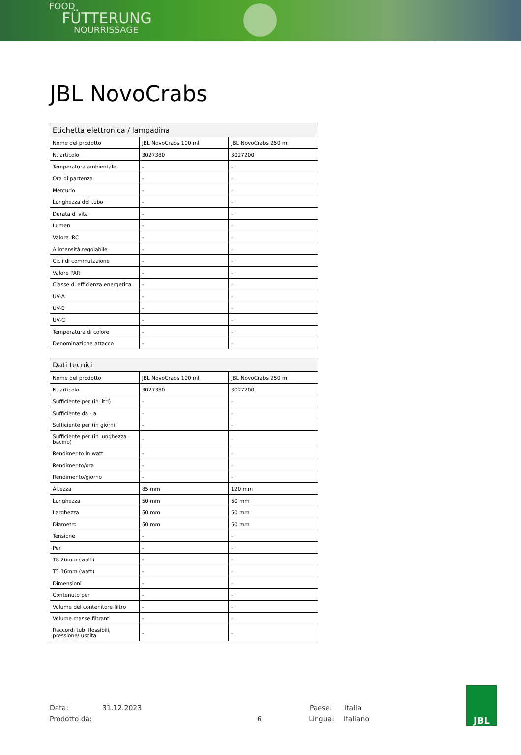FOOD
FÜTTERUNG
NOURRISSAGE
JBL NovoCrabs
| Etichetta elettronica / lampadina | | |
| --- | --- | --- |
| Nome del prodotto | JBL NovoCrabs 100 ml | JBL NovoCrabs 250 ml |
| N. articolo | 3027380 | 3027200 |
| Temperatura ambientale | - | - |
| Ora di partenza | - | - |
| Mercurio | - | - |
| Lunghezza del tubo | - | - |
| Durata di vita | - | - |
| Lumen | - | - |
| Valore IRC | - | - |
| A intensità regolabile | - | - |
| Cicli di commutazione | - | - |
| Valore PAR | - | - |
| Classe di efficienza energetica | - | - |
| UV-A | - | - |
| UV-B | - | - |
| UV-C | - | - |
| Temperatura di colore | - | - |
| Denominazione attacco | - | - |
| Dati tecnici | | |
| --- | --- | --- |
| Nome del prodotto | JBL NovoCrabs 100 ml | JBL NovoCrabs 250 ml |
| N. articolo | 3027380 | 3027200 |
| Sufficiente per (in litri) | - | - |
| Sufficiente da - a | - | - |
| Sufficiente per (in giorni) | - | - |
| Sufficiente per (in lunghezza bacino) | - | - |
| Rendimento in watt | - | - |
| Rendimento/ora | - | - |
| Rendimento/giorno | - | - |
| Altezza | 85 mm | 120 mm |
| Lunghezza | 50 mm | 60 mm |
| Larghezza | 50 mm | 60 mm |
| Diametro | 50 mm | 60 mm |
| Tensione | - | - |
| Per | - | - |
| T8 26mm (watt) | - | - |
| T5 16mm (watt) | - | - |
| Dimensioni | - | - |
| Contenuto per | - | - |
| Volume del contenitore filtro | - | - |
| Volume masse filtranti | - | - |
| Raccordi tubi flessibili, pressione/ uscita | - | - |
Data: 31.12.2023 Paese: Italia
Prodotto da: 6 Lingua: Italiano
JBL